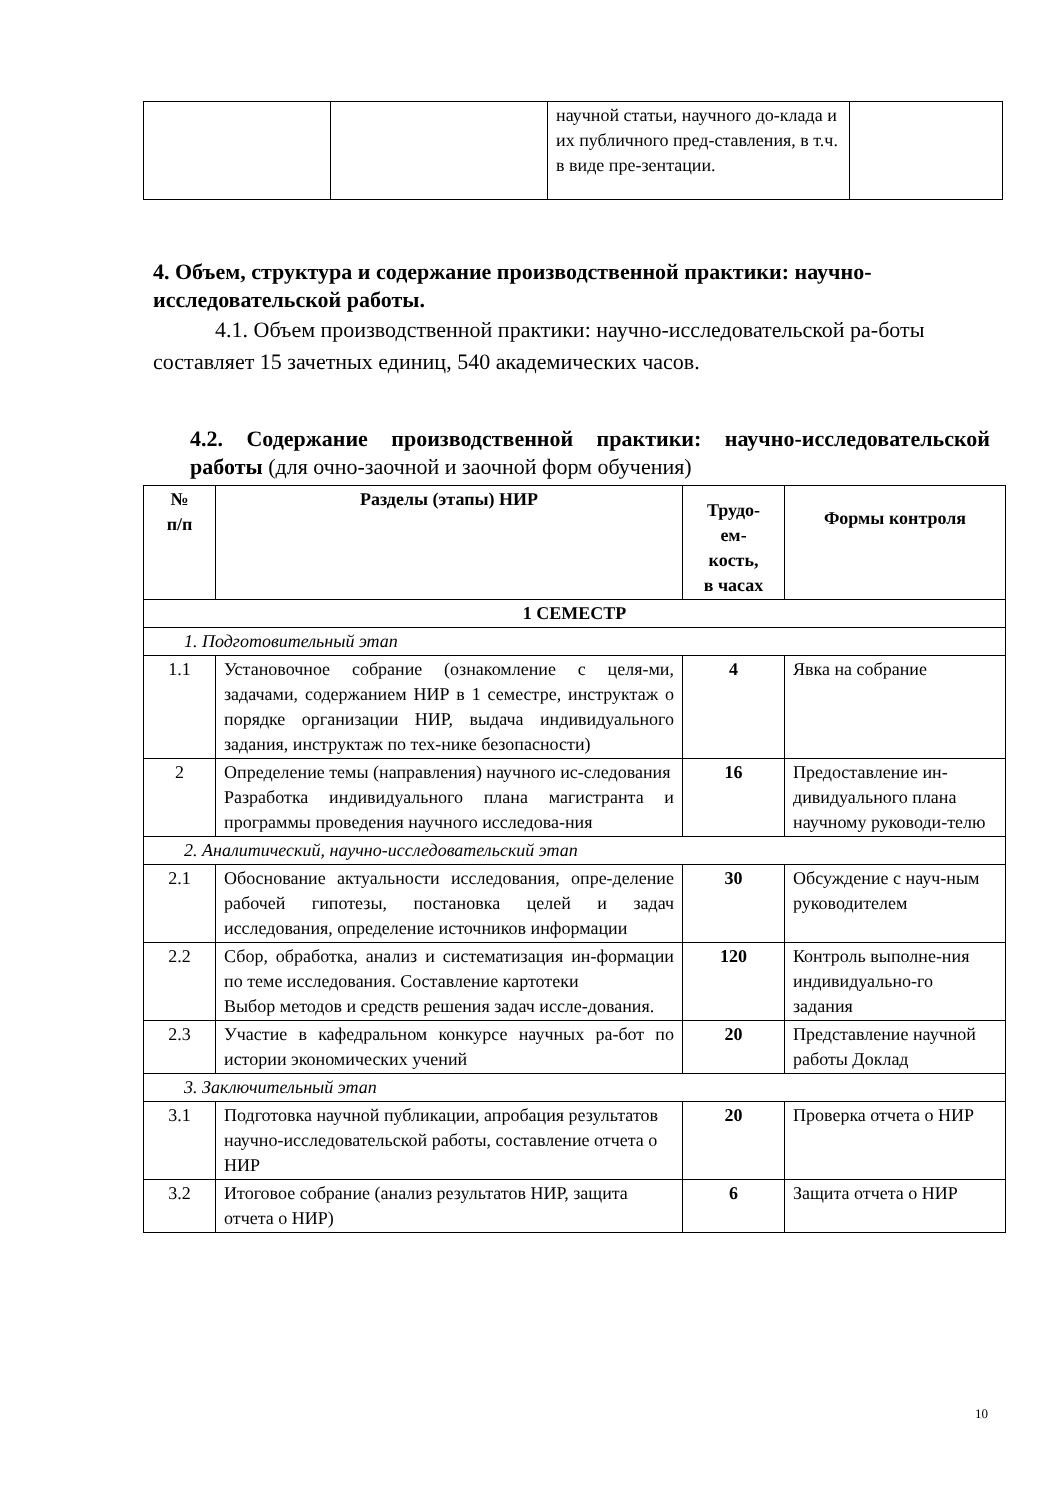| | | научной статьи, научного до-клада и их публичного пред-ставления, в т.ч. в виде пре-зентации. | |
4. Объем, структура и содержание производственной практики: научно-исследовательской работы.
4.1. Объем производственной практики: научно-исследовательской ра-боты составляет 15 зачетных единиц, 540 академических часов.
4.2. Содержание производственной практики: научно-исследовательской работы (для очно-заочной и заочной форм обучения)
| № п/п | Разделы (этапы) НИР | Трудо- ем- кость, в часах | Формы контроля |
| --- | --- | --- | --- |
| 1 СЕМЕСТР | | | |
| 1. Подготовительный этап | | | |
| 1.1 | Установочное собрание (ознакомление с целя-ми, задачами, содержанием НИР в 1 семестре, инструктаж о порядке организации НИР, выдача индивидуального задания, инструктаж по тех-нике безопасности) | 4 | Явка на собрание |
| 2 | Определение темы (направления) научного ис-следования Разработка индивидуального плана магистранта и программы проведения научного исследова-ния | 16 | Предоставление ин-дивидуального плана научному руководи-телю |
| 2. Аналитический, научно-исследовательский этап | | | |
| 2.1 | Обоснование актуальности исследования, опре-деление рабочей гипотезы, постановка целей и задач исследования, определение источников информации | 30 | Обсуждение с науч-ным руководителем |
| 2.2 | Сбор, обработка, анализ и систематизация ин-формации по теме исследования. Составление картотеки Выбор методов и средств решения задач иссле-дования. | 120 | Контроль выполне-ния индивидуально-го задания |
| 2.3 | Участие в кафедральном конкурсе научных ра-бот по истории экономических учений | 20 | Представление научной работы Доклад |
| 3. Заключительный этап | | | |
| 3.1 | Подготовка научной публикации, апробация результатов научно-исследовательской работы, составление отчета о НИР | 20 | Проверка отчета о НИР |
| 3.2 | Итоговое собрание (анализ результатов НИР, защита отчета о НИР) | 6 | Защита отчета о НИР |
10